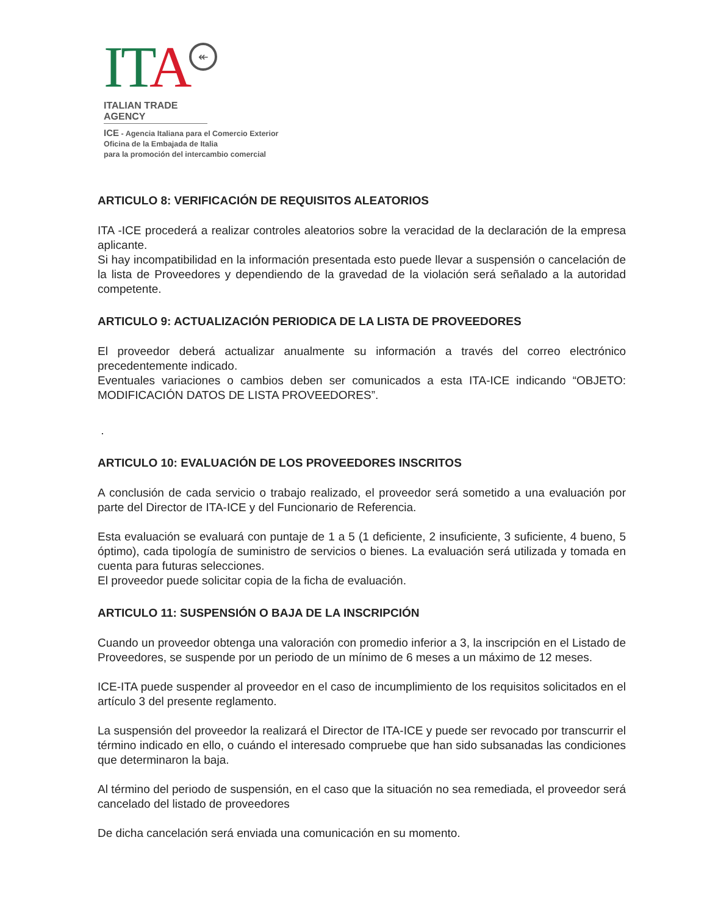ITA ↞
ITALIAN TRADE AGENCY
ICE - Agencia Italiana para el Comercio Exterior
Oficina de la Embajada de Italia
para la promoción del intercambio comercial
ARTICULO 8: VERIFICACIÓN DE REQUISITOS ALEATORIOS
ITA -ICE procederá a realizar controles aleatorios sobre la veracidad de la declaración de la empresa aplicante.
Si hay incompatibilidad en la información presentada esto puede llevar a suspensión o cancelación de la lista de Proveedores y dependiendo de la gravedad de la violación será señalado a la autoridad competente.
ARTICULO 9: ACTUALIZACIÓN PERIODICA DE LA LISTA DE PROVEEDORES
El proveedor deberá actualizar anualmente su información a través del correo electrónico precedentemente indicado.
Eventuales variaciones o cambios deben ser comunicados a esta ITA-ICE indicando “OBJETO: MODIFICACIÓN DATOS DE LISTA PROVEEDORES”.
.
ARTICULO 10: EVALUACIÓN DE LOS PROVEEDORES INSCRITOS
A conclusión de cada servicio o trabajo realizado, el proveedor será sometido a una evaluación por parte del Director de ITA-ICE y del Funcionario de Referencia.
Esta evaluación se evaluará con puntaje de 1 a 5 (1 deficiente, 2 insuficiente, 3 suficiente, 4 bueno, 5 óptimo), cada tipología de suministro de servicios o bienes. La evaluación será utilizada y tomada en cuenta para futuras selecciones.
El proveedor puede solicitar copia de la ficha de evaluación.
ARTICULO 11: SUSPENSIÓN O BAJA DE LA INSCRIPCIÓN
Cuando un proveedor obtenga una valoración con promedio inferior a 3, la inscripción en el Listado de Proveedores, se suspende por un periodo de un mínimo de 6 meses a un máximo de 12 meses.
ICE-ITA puede suspender al proveedor en el caso de incumplimiento de los requisitos solicitados en el artículo 3 del presente reglamento.
La suspensión del proveedor la realizará el Director de ITA-ICE y puede ser revocado por transcurrir el término indicado en ello, o cuándo el interesado compruebe que han sido subsanadas las condiciones que determinaron la baja.
Al término del periodo de suspensión, en el caso que la situación no sea remediada, el proveedor será cancelado del listado de proveedores
De dicha cancelación será enviada una comunicación en su momento.